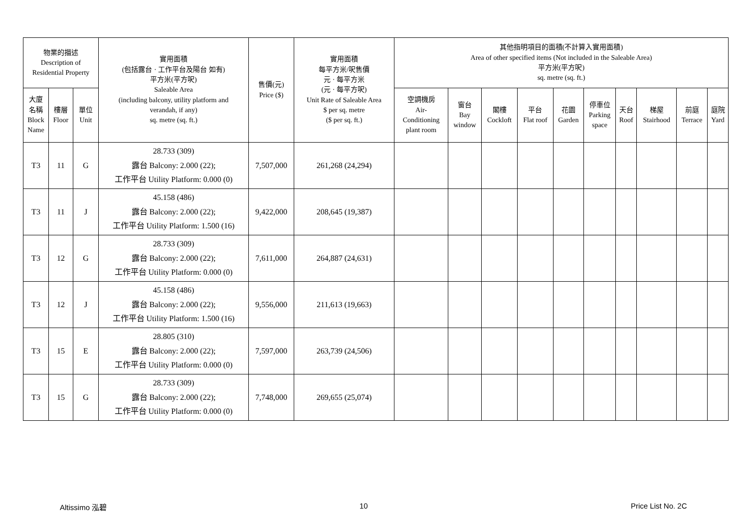| 物業的描述 Description of Residential Property | | | 實用面積 (包括露台 · 工作平台及陽台 如有) 平方米(平方呎) Saleable Area (including balcony, utility platform and verandah, if any) sq. metre (sq. ft.) | 售價(元) Price ($) | 實用面積 每平方米/呎售價 元 · 每平方米 (元 · 每平方呎) Unit Rate of Saleable Area $ per sq. metre ($ per sq. ft.) | 其他指明項目的面積(不計算入實用面積) Area of other specified items (Not included in the Saleable Area) 平方米(平方呎) sq. metre (sq. ft.) | | | | | | | | | |
| --- | --- | --- | --- | --- | --- | --- | --- | --- | --- | --- | --- | --- | --- | --- | --- |
| 大廈 名稱 Block Name | 樓層 Floor | 單位 Unit | | | | 空調機房 Air- Conditioning plant room | 窗台 Bay window | 閣樓 Cockloft | 平台 Flat roof | 花園 Garden | 停車位 Parking space | 天台 Roof | 梯屋 Stairhood | 前庭 Terrace | 庭院 Yard |
| T3 | 11 | G | 28.733 (309) 露台 Balcony: 2.000 (22); 工作平台 Utility Platform: 0.000 (0) | 7,507,000 | 261,268 (24,294) | | | | | | | | | | |
| T3 | 11 | J | 45.158 (486) 露台 Balcony: 2.000 (22); 工作平台 Utility Platform: 1.500 (16) | 9,422,000 | 208,645 (19,387) | | | | | | | | | | |
| T3 | 12 | G | 28.733 (309) 露台 Balcony: 2.000 (22); 工作平台 Utility Platform: 0.000 (0) | 7,611,000 | 264,887 (24,631) | | | | | | | | | | |
| T3 | 12 | J | 45.158 (486) 露台 Balcony: 2.000 (22); 工作平台 Utility Platform: 1.500 (16) | 9,556,000 | 211,613 (19,663) | | | | | | | | | | |
| T3 | 15 | E | 28.805 (310) 露台 Balcony: 2.000 (22); 工作平台 Utility Platform: 0.000 (0) | 7,597,000 | 263,739 (24,506) | | | | | | | | | | |
| T3 | 15 | G | 28.733 (309) 露台 Balcony: 2.000 (22); 工作平台 Utility Platform: 0.000 (0) | 7,748,000 | 269,655 (25,074) | | | | | | | | | | |
Altissimo 泓碧 10 Price List No. 2C